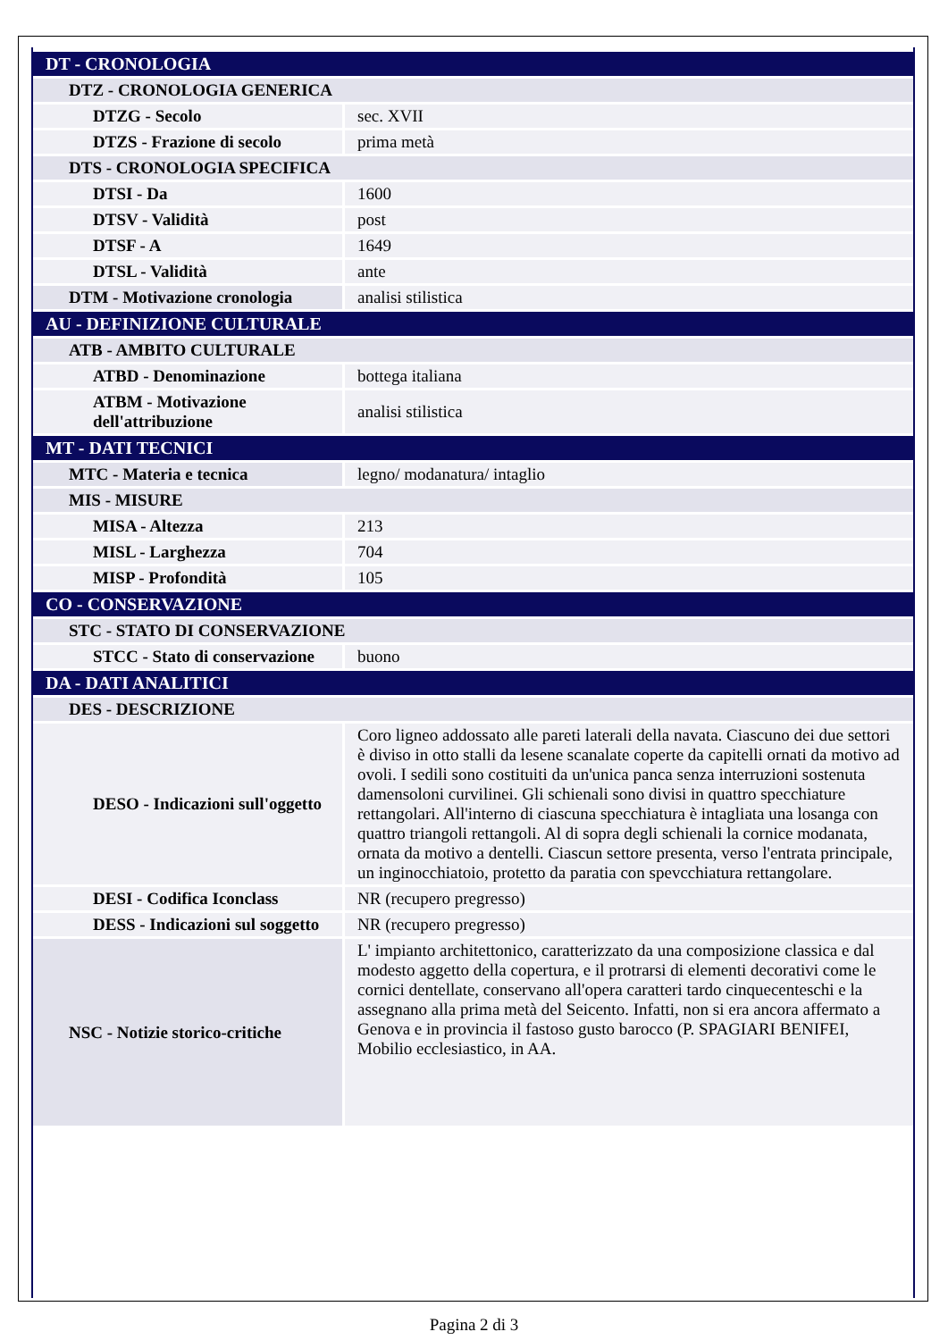| DT - CRONOLOGIA | |
| DTZ - CRONOLOGIA GENERICA | |
| DTZG - Secolo | sec. XVII |
| DTZS - Frazione di secolo | prima metà |
| DTS - CRONOLOGIA SPECIFICA | |
| DTSI - Da | 1600 |
| DTSV - Validità | post |
| DTSF - A | 1649 |
| DTSL - Validità | ante |
| DTM - Motivazione cronologia | analisi stilistica |
| AU - DEFINIZIONE CULTURALE | |
| ATB - AMBITO CULTURALE | |
| ATBD - Denominazione | bottega italiana |
| ATBM - Motivazione dell'attribuzione | analisi stilistica |
| MT - DATI TECNICI | |
| MTC - Materia e tecnica | legno/ modanatura/ intaglio |
| MIS - MISURE | |
| MISA - Altezza | 213 |
| MISL - Larghezza | 704 |
| MISP - Profondità | 105 |
| CO - CONSERVAZIONE | |
| STC - STATO DI CONSERVAZIONE | |
| STCC - Stato di conservazione | buono |
| DA - DATI ANALITICI | |
| DES - DESCRIZIONE | |
| DESO - Indicazioni sull'oggetto | Coro ligneo addossato alle pareti laterali della navata. Ciascuno dei due settori è diviso in otto stalli da lesene scanalate coperte da capitelli ornati da motivo ad ovoli. I sedili sono costituiti da un'unica panca senza interruzioni sostenuta damensoloni curvilinei. Gli schienali sono divisi in quattro specchiature rettangolari. All'interno di ciascuna specchiatura è intagliata una losanga con quattro triangoli rettangoli. Al di sopra degli schienali la cornice modanata, ornata da motivo a dentelli. Ciascun settore presenta, verso l'entrata principale, un inginocchiatoio, protetto da paratia con spevcchiatura rettangolare. |
| DESI - Codifica Iconclass | NR (recupero pregresso) |
| DESS - Indicazioni sul soggetto | NR (recupero pregresso) |
| NSC - Notizie storico-critiche | L' impianto architettonico, caratterizzato da una composizione classica e dal modesto aggetto della copertura, e il protrarsi di elementi decorativi come le cornici dentellate, conservano all'opera caratteri tardo cinquecenteschi e la assegnano alla prima metà del Seicento. Infatti, non si era ancora affermato a Genova e in provincia il fastoso gusto barocco (P. SPAGIARI BENIFEI, Mobilio ecclesiastico, in AA. |
Pagina 2 di 3